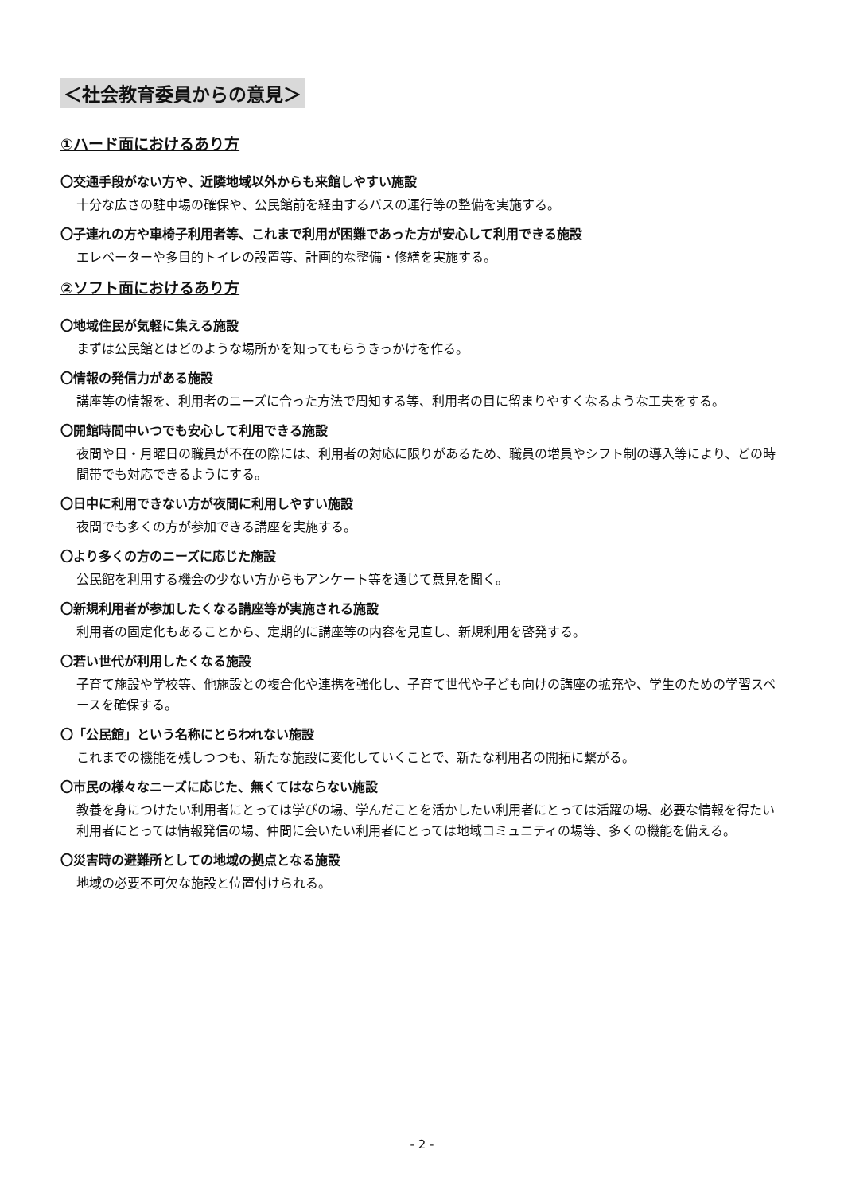＜社会教育委員からの意見＞
①ハード面におけるあり方
〇交通手段がない方や、近隣地域以外からも来館しやすい施設
十分な広さの駐車場の確保や、公民館前を経由するバスの運行等の整備を実施する。
〇子連れの方や車椅子利用者等、これまで利用が困難であった方が安心して利用できる施設
エレベーターや多目的トイレの設置等、計画的な整備・修繕を実施する。
②ソフト面におけるあり方
〇地域住民が気軽に集える施設
まずは公民館とはどのような場所かを知ってもらうきっかけを作る。
〇情報の発信力がある施設
講座等の情報を、利用者のニーズに合った方法で周知する等、利用者の目に留まりやすくなるような工夫をする。
〇開館時間中いつでも安心して利用できる施設
夜間や日・月曜日の職員が不在の際には、利用者の対応に限りがあるため、職員の増員やシフト制の導入等により、どの時間帯でも対応できるようにする。
〇日中に利用できない方が夜間に利用しやすい施設
夜間でも多くの方が参加できる講座を実施する。
〇より多くの方のニーズに応じた施設
公民館を利用する機会の少ない方からもアンケート等を通じて意見を聞く。
〇新規利用者が参加したくなる講座等が実施される施設
利用者の固定化もあることから、定期的に講座等の内容を見直し、新規利用を啓発する。
〇若い世代が利用したくなる施設
子育て施設や学校等、他施設との複合化や連携を強化し、子育て世代や子ども向けの講座の拡充や、学生のための学習スペースを確保する。
〇「公民館」という名称にとらわれない施設
これまでの機能を残しつつも、新たな施設に変化していくことで、新たな利用者の開拓に繋がる。
〇市民の様々なニーズに応じた、無くてはならない施設
教養を身につけたい利用者にとっては学びの場、学んだことを活かしたい利用者にとっては活躍の場、必要な情報を得たい利用者にとっては情報発信の場、仲間に会いたい利用者にとっては地域コミュニティの場等、多くの機能を備える。
〇災害時の避難所としての地域の拠点となる施設
地域の必要不可欠な施設と位置付けられる。
- 2 -